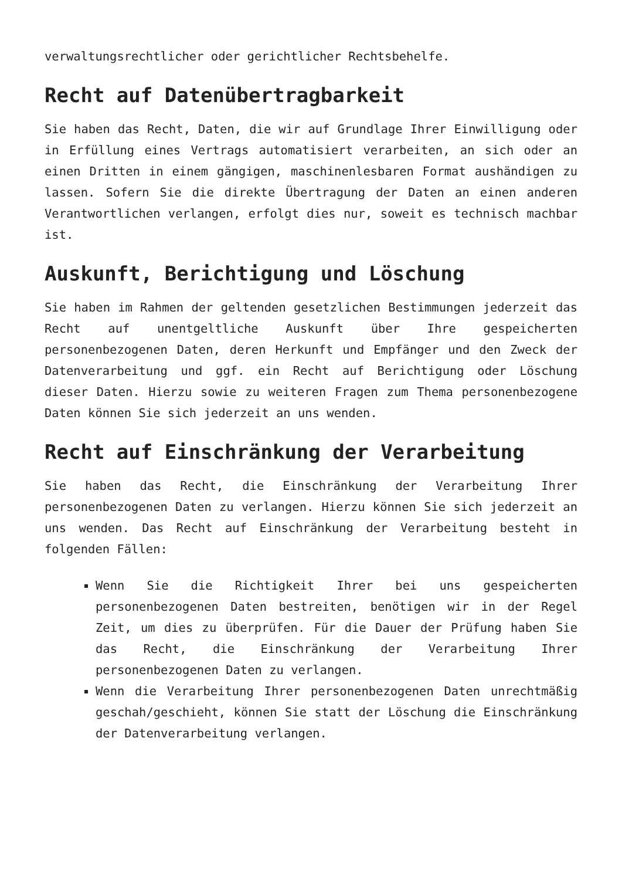verwaltungsrechtlicher oder gerichtlicher Rechtsbehelfe.
Recht auf Datenübertragbarkeit
Sie haben das Recht, Daten, die wir auf Grundlage Ihrer Einwilligung oder in Erfüllung eines Vertrags automatisiert verarbeiten, an sich oder an einen Dritten in einem gängigen, maschinenlesbaren Format aushändigen zu lassen. Sofern Sie die direkte Übertragung der Daten an einen anderen Verantwortlichen verlangen, erfolgt dies nur, soweit es technisch machbar ist.
Auskunft, Berichtigung und Löschung
Sie haben im Rahmen der geltenden gesetzlichen Bestimmungen jederzeit das Recht auf unentgeltliche Auskunft über Ihre gespeicherten personenbezogenen Daten, deren Herkunft und Empfänger und den Zweck der Datenverarbeitung und ggf. ein Recht auf Berichtigung oder Löschung dieser Daten. Hierzu sowie zu weiteren Fragen zum Thema personenbezogene Daten können Sie sich jederzeit an uns wenden.
Recht auf Einschränkung der Verarbeitung
Sie haben das Recht, die Einschränkung der Verarbeitung Ihrer personenbezogenen Daten zu verlangen. Hierzu können Sie sich jederzeit an uns wenden. Das Recht auf Einschränkung der Verarbeitung besteht in folgenden Fällen:
Wenn Sie die Richtigkeit Ihrer bei uns gespeicherten personenbezogenen Daten bestreiten, benötigen wir in der Regel Zeit, um dies zu überprüfen. Für die Dauer der Prüfung haben Sie das Recht, die Einschränkung der Verarbeitung Ihrer personenbezogenen Daten zu verlangen.
Wenn die Verarbeitung Ihrer personenbezogenen Daten unrechtmäßig geschah/geschieht, können Sie statt der Löschung die Einschränkung der Datenverarbeitung verlangen.